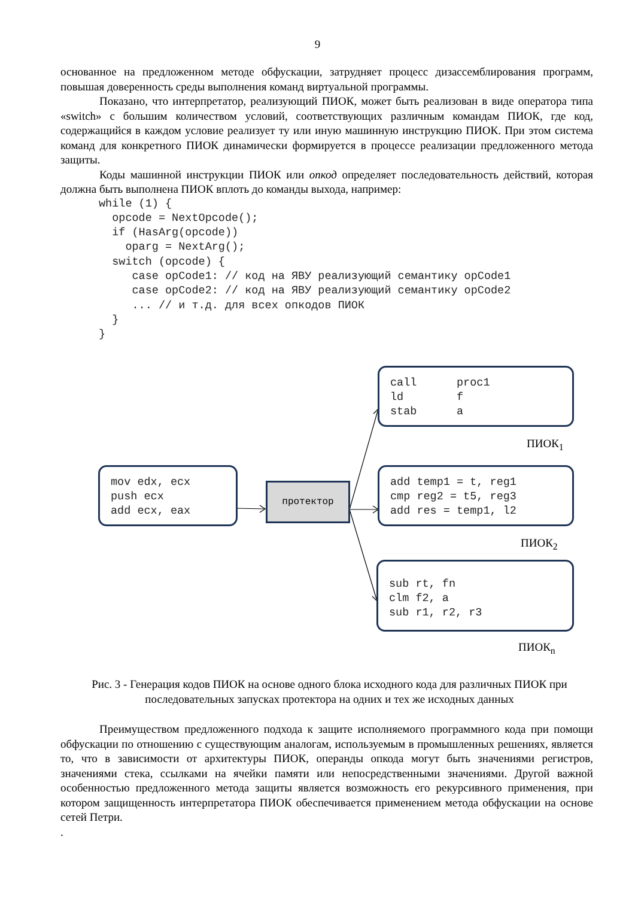9
основанное на предложенном методе обфускации, затрудняет процесс дизассемблирования программ, повышая доверенность среды выполнения команд виртуальной программы.
Показано, что интерпретатор, реализующий ПИОК, может быть реализован в виде оператора типа «switch» с большим количеством условий, соответствующих различным командам ПИОК, где код, содержащийся в каждом условие реализует ту или иную машинную инструкцию ПИОК. При этом система команд для конкретного ПИОК динамически формируется в процессе реализации предложенного метода защиты.
Коды машинной инструкции ПИОК или опкод определяет последовательность действий, которая должна быть выполнена ПИОК вплоть до команды выхода, например:
while (1) {
  opcode = NextOpcode();
  if (HasArg(opcode))
    oparg = NextArg();
  switch (opcode) {
     case opCode1: // код на ЯВУ реализующий семантику opCode1
     case opCode2: // код на ЯВУ реализующий семантику opCode2
     ... // и т.д. для всех опкодов ПИОК
  }
}
call proc1 ld f stab a
ПИОК<sub>1</sub>
mov edx, ecx push ecx add ecx, eax
протектор
add temp1 = t, reg1 cmp reg2 = t5, reg3 add res = temp1, l2
ПИОК<sub>2</sub>
sub rt, fn clm f2, a sub r1, r2, r3
ПИОК<sub>n</sub>
Рис. 3 - Генерация кодов ПИОК на основе одного блока исходного кода для различных ПИОК при последовательных запусках протектора на одних и тех же исходных данных
Преимуществом предложенного подхода к защите исполняемого программного кода при помощи обфускации по отношению с существующим аналогам, используемым в промышленных решениях, является то, что в зависимости от архитектуры ПИОК, операнды опкода могут быть значениями регистров, значениями стека, ссылками на ячейки памяти или непосредственными значениями. Другой важной особенностью предложенного метода защиты является возможность его рекурсивного применения, при котором защищенность интерпретатора ПИОК обеспечивается применением метода обфускации на основе сетей Петри.
.